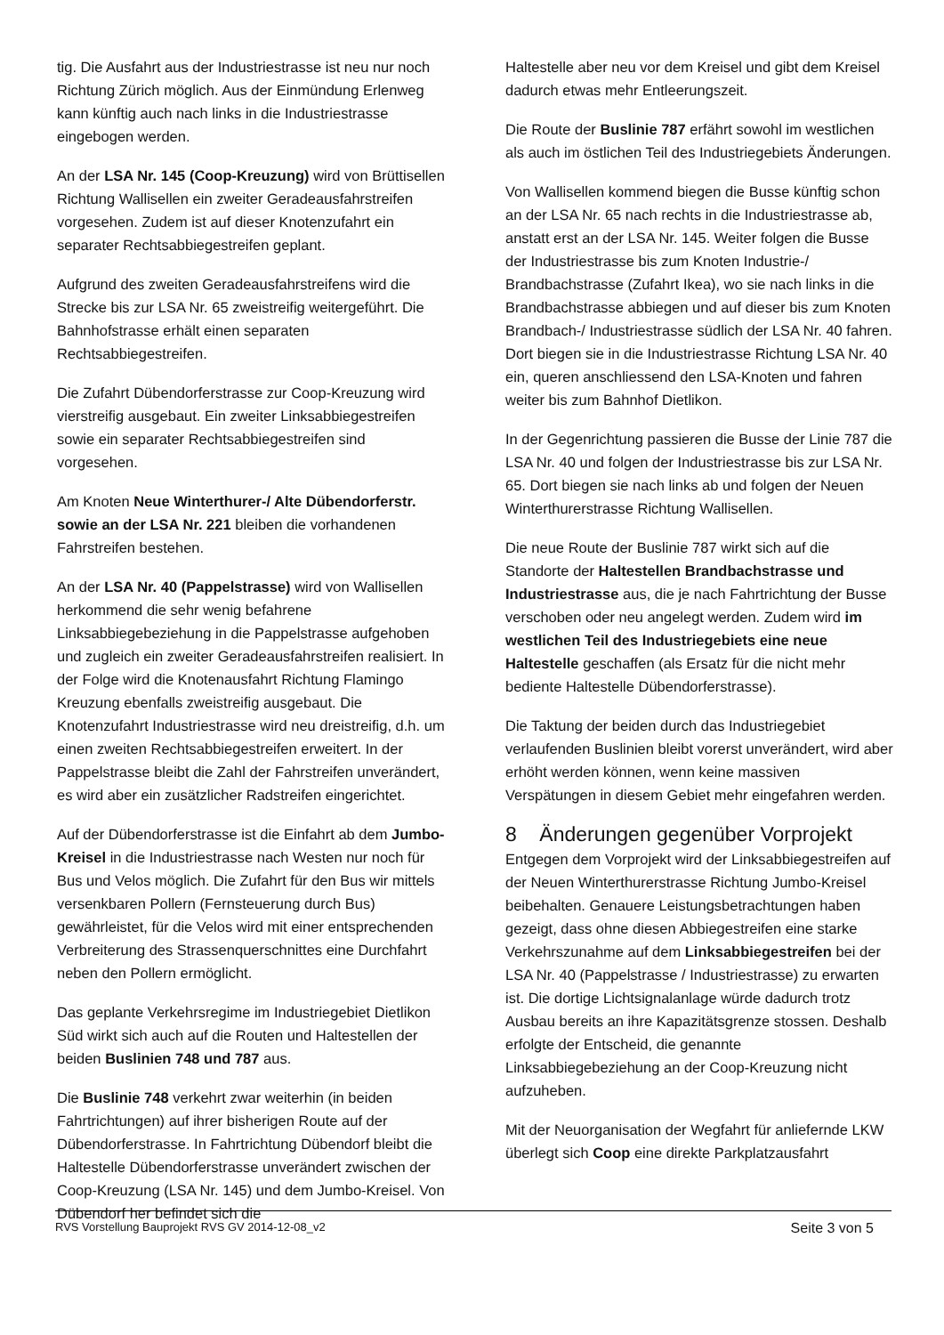tig. Die Ausfahrt aus der Industriestrasse ist neu nur noch Richtung Zürich möglich. Aus der Einmündung Erlenweg kann künftig auch nach links in die Industriestrasse eingebogen werden.
An der LSA Nr. 145 (Coop-Kreuzung) wird von Brüttisellen Richtung Wallisellen ein zweiter Geradeausfahrstreifen vorgesehen. Zudem ist auf dieser Knotenzufahrt ein separater Rechtsabbiegestreifen geplant.
Aufgrund des zweiten Geradeausfahrstreifens wird die Strecke bis zur LSA Nr. 65 zweistreifig weitergeführt. Die Bahnhofstrasse erhält einen separaten Rechtsabbiegestreifen.
Die Zufahrt Dübendorferstrasse zur Coop-Kreuzung wird vierstreifig ausgebaut. Ein zweiter Linksabbiegestreifen sowie ein separater Rechtsabbiegestreifen sind vorgesehen.
Am Knoten Neue Winterthurer-/ Alte Dübendorferstr. sowie an der LSA Nr. 221 bleiben die vorhandenen Fahrstreifen bestehen.
An der LSA Nr. 40 (Pappelstrasse) wird von Wallisellen herkommend die sehr wenig befahrene Linksabbiegebeziehung in die Pappelstrasse aufgehoben und zugleich ein zweiter Geradeausfahrstreifen realisiert. In der Folge wird die Knotenausfahrt Richtung Flamingo Kreuzung ebenfalls zweistreifig ausgebaut. Die Knotenzufahrt Industriestrasse wird neu dreistreifig, d.h. um einen zweiten Rechtsabbiegestreifen erweitert. In der Pappelstrasse bleibt die Zahl der Fahrstreifen unverändert, es wird aber ein zusätzlicher Radstreifen eingerichtet.
Auf der Dübendorferstrasse ist die Einfahrt ab dem Jumbo-Kreisel in die Industriestrasse nach Westen nur noch für Bus und Velos möglich. Die Zufahrt für den Bus wir mittels versenkbaren Pollern (Fernsteuerung durch Bus) gewährleistet, für die Velos wird mit einer entsprechenden Verbreiterung des Strassenquerschnittes eine Durchfahrt neben den Pollern ermöglicht.
Das geplante Verkehrsregime im Industriegebiet Dietlikon Süd wirkt sich auch auf die Routen und Haltestellen der beiden Buslinien 748 und 787 aus.
Die Buslinie 748 verkehrt zwar weiterhin (in beiden Fahrtrichtungen) auf ihrer bisherigen Route auf der Dübendorferstrasse. In Fahrtrichtung Dübendorf bleibt die Haltestelle Dübendorferstrasse unverändert zwischen der Coop-Kreuzung (LSA Nr. 145) und dem Jumbo-Kreisel. Von Dübendorf her befindet sich die
Haltestelle aber neu vor dem Kreisel und gibt dem Kreisel dadurch etwas mehr Entleerungszeit.
Die Route der Buslinie 787 erfährt sowohl im westlichen als auch im östlichen Teil des Industriegebiets Änderungen.
Von Wallisellen kommend biegen die Busse künftig schon an der LSA Nr. 65 nach rechts in die Industriestrasse ab, anstatt erst an der LSA Nr. 145. Weiter folgen die Busse der Industriestrasse bis zum Knoten Industrie-/ Brandbachstrasse (Zufahrt Ikea), wo sie nach links in die Brandbachstrasse abbiegen und auf dieser bis zum Knoten Brandbach-/ Industriestrasse südlich der LSA Nr. 40 fahren. Dort biegen sie in die Industriestrasse Richtung LSA Nr. 40 ein, queren anschliessend den LSA-Knoten und fahren weiter bis zum Bahnhof Dietlikon.
In der Gegenrichtung passieren die Busse der Linie 787 die LSA Nr. 40 und folgen der Industriestrasse bis zur LSA Nr. 65. Dort biegen sie nach links ab und folgen der Neuen Winterthurerstrasse Richtung Wallisellen.
Die neue Route der Buslinie 787 wirkt sich auf die Standorte der Haltestellen Brandbachstrasse und Industriestrasse aus, die je nach Fahrtrichtung der Busse verschoben oder neu angelegt werden. Zudem wird im westlichen Teil des Industriegebiets eine neue Haltestelle geschaffen (als Ersatz für die nicht mehr bediente Haltestelle Dübendorferstrasse).
Die Taktung der beiden durch das Industriegebiet verlaufenden Buslinien bleibt vorerst unverändert, wird aber erhöht werden können, wenn keine massiven Verspätungen in diesem Gebiet mehr eingefahren werden.
8 Änderungen gegenüber Vorprojekt
Entgegen dem Vorprojekt wird der Linksabbiegestreifen auf der Neuen Winterthurerstrasse Richtung Jumbo-Kreisel beibehalten. Genauere Leistungsbetrachtungen haben gezeigt, dass ohne diesen Abbiegestreifen eine starke Verkehrszunahme auf dem Linksabbiegestreifen bei der LSA Nr. 40 (Pappelstrasse / Industriestrasse) zu erwarten ist. Die dortige Lichtsignalanlage würde dadurch trotz Ausbau bereits an ihre Kapazitätsgrenze stossen. Deshalb erfolgte der Entscheid, die genannte Linksabbiegebeziehung an der Coop-Kreuzung nicht aufzuheben.
Mit der Neuorganisation der Wegfahrt für anliefernde LKW überlegt sich Coop eine direkte Parkplatzausfahrt
RVS Vorstellung Bauprojekt RVS GV 2014-12-08_v2 Seite 3 von 5